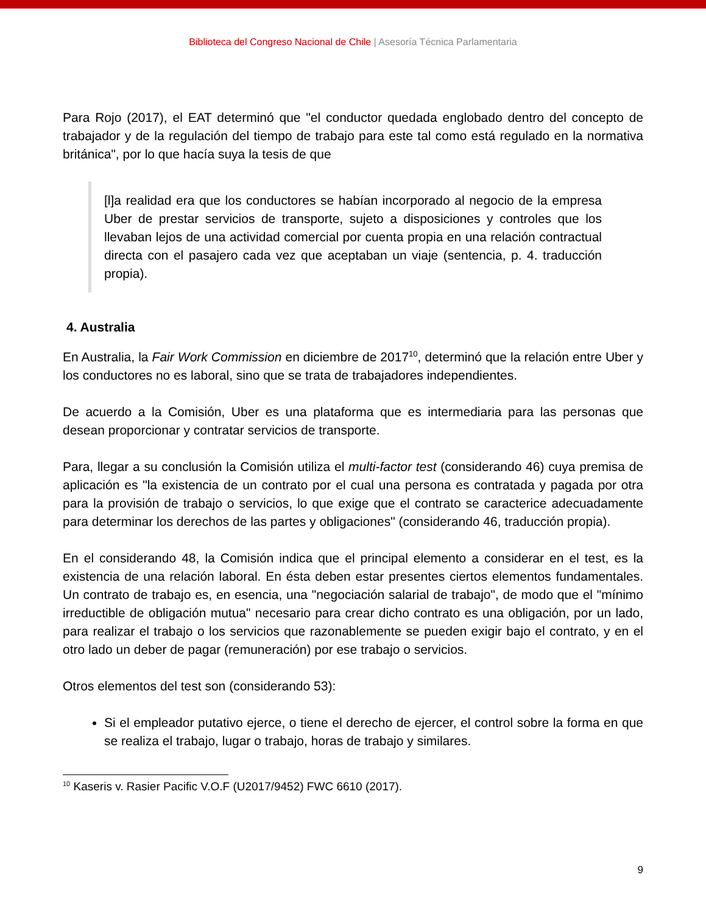Biblioteca del Congreso Nacional de Chile | Asesoría Técnica Parlamentaria
Para Rojo (2017), el EAT determinó que "el conductor quedada englobado dentro del concepto de trabajador y de la regulación del tiempo de trabajo para este tal como está regulado en la normativa británica", por lo que hacía suya la tesis de que
[l]a realidad era que los conductores se habían incorporado al negocio de la empresa Uber de prestar servicios de transporte, sujeto a disposiciones y controles que los llevaban lejos de una actividad comercial por cuenta propia en una relación contractual directa con el pasajero cada vez que aceptaban un viaje (sentencia, p. 4. traducción propia).
4. Australia
En Australia, la Fair Work Commission en diciembre de 2017<sup>10</sup>, determinó que la relación entre Uber y los conductores no es laboral, sino que se trata de trabajadores independientes.
De acuerdo a la Comisión, Uber es una plataforma que es intermediaria para las personas que desean proporcionar y contratar servicios de transporte.
Para, llegar a su conclusión la Comisión utiliza el multi-factor test (considerando 46) cuya premisa de aplicación es "la existencia de un contrato por el cual una persona es contratada y pagada por otra para la provisión de trabajo o servicios, lo que exige que el contrato se caracterice adecuadamente para determinar los derechos de las partes y obligaciones" (considerando 46, traducción propia).
En el considerando 48, la Comisión indica que el principal elemento a considerar en el test, es la existencia de una relación laboral. En ésta deben estar presentes ciertos elementos fundamentales. Un contrato de trabajo es, en esencia, una "negociación salarial de trabajo", de modo que el "mínimo irreductible de obligación mutua" necesario para crear dicho contrato es una obligación, por un lado, para realizar el trabajo o los servicios que razonablemente se pueden exigir bajo el contrato, y en el otro lado un deber de pagar (remuneración) por ese trabajo o servicios.
Otros elementos del test son (considerando 53):
Si el empleador putativo ejerce, o tiene el derecho de ejercer, el control sobre la forma en que se realiza el trabajo, lugar o trabajo, horas de trabajo y similares.
<sup>10</sup> Kaseris v. Rasier Pacific V.O.F (U2017/9452) FWC 6610 (2017).
9